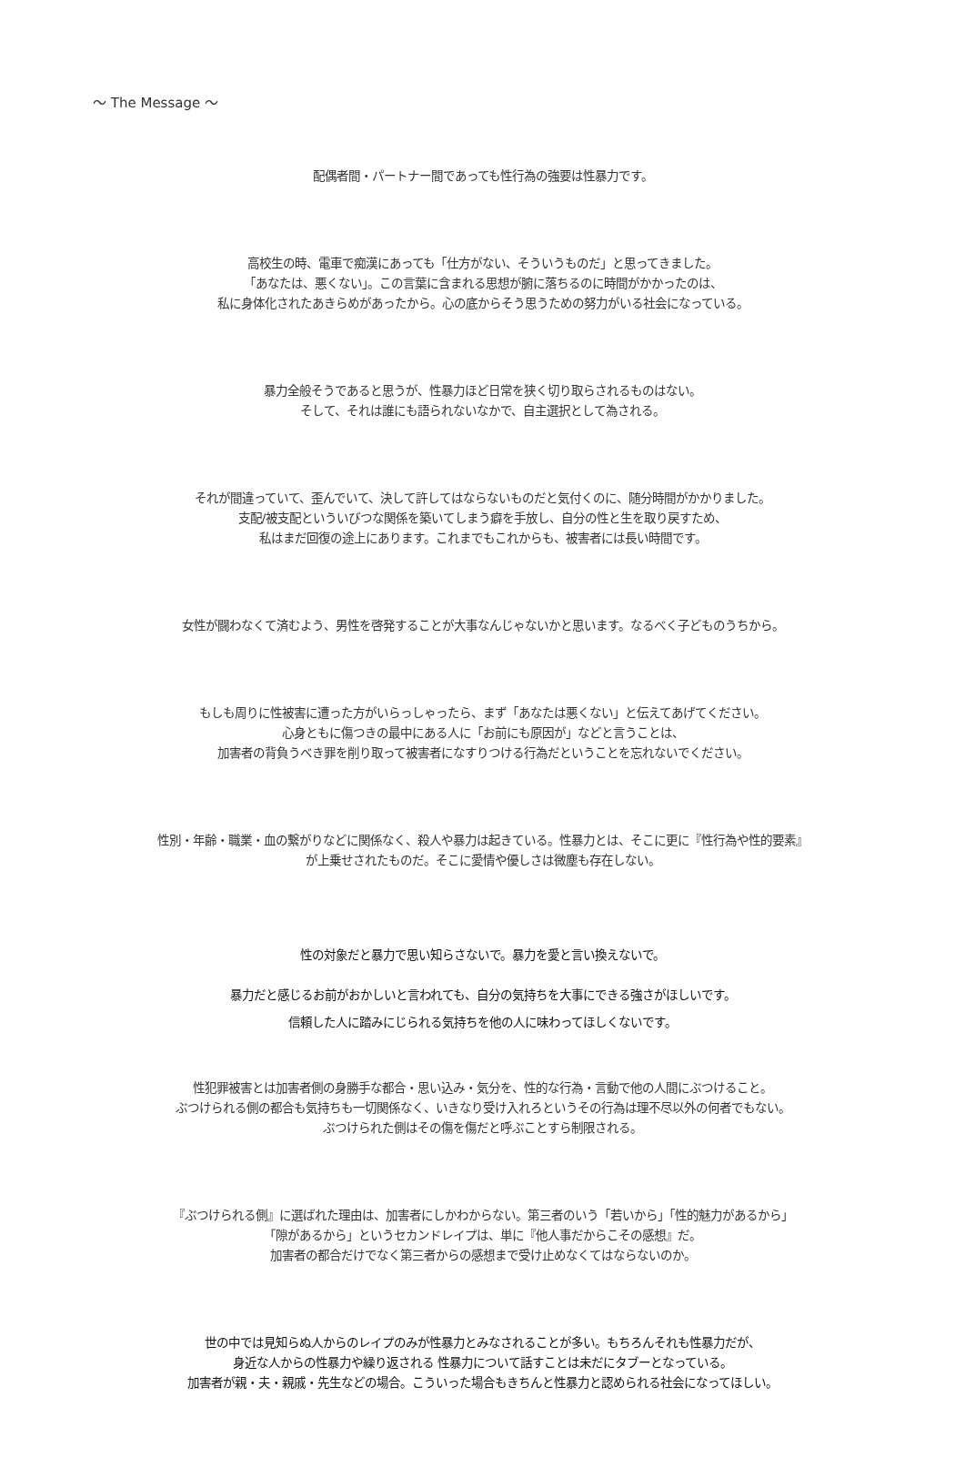〜 The Message 〜
配偶者間・パートナー間であっても性行為の強要は性暴力です。
高校生の時、電車で痴漢にあっても「仕方がない、そういうものだ」と思ってきました。
「あなたは、悪くない」。この言葉に含まれる思想が腑に落ちるのに時間がかかったのは、
私に身体化されたあきらめがあったから。心の底からそう思うための努力がいる社会になっている。
暴力全般そうであると思うが、性暴力ほど日常を狭く切り取らされるものはない。
そして、それは誰にも語られないなかで、自主選択として為される。
それが間違っていて、歪んでいて、決して許してはならないものだと気付くのに、随分時間がかかりました。
支配/被支配といういびつな関係を築いてしまう癖を手放し、自分の性と生を取り戻すため、
私はまだ回復の途上にあります。これまでもこれからも、被害者には長い時間です。
女性が闘わなくて済むよう、男性を啓発することが大事なんじゃないかと思います。なるべく子どものうちから。
もしも周りに性被害に遭った方がいらっしゃったら、まず「あなたは悪くない」と伝えてあげてください。
心身ともに傷つきの最中にある人に「お前にも原因が」などと言うことは、
加害者の背負うべき罪を削り取って被害者になすりつける行為だということを忘れないでください。
性別・年齢・職業・血の繋がりなどに関係なく、殺人や暴力は起きている。性暴力とは、そこに更に『性行為や性的要素』
が上乗せされたものだ。そこに愛情や優しさは微塵も存在しない。
性の対象だと暴力で思い知らさないで。暴力を愛と言い換えないで。
暴力だと感じるお前がおかしいと言われても、自分の気持ちを大事にできる強さがほしいです。
信頼した人に踏みにじられる気持ちを他の人に味わってほしくないです。
性犯罪被害とは加害者側の身勝手な都合・思い込み・気分を、性的な行為・言動で他の人間にぶつけること。
ぶつけられる側の都合も気持ちも一切関係なく、いきなり受け入れろというその行為は理不尽以外の何者でもない。
ぶつけられた側はその傷を傷だと呼ぶことすら制限される。
『ぶつけられる側』に選ばれた理由は、加害者にしかわからない。第三者のいう「若いから」「性的魅力があるから」
「隙があるから」というセカンドレイプは、単に『他人事だからこその感想』だ。
加害者の都合だけでなく第三者からの感想まで受け止めなくてはならないのか。
世の中では見知らぬ人からのレイプのみが性暴力とみなされることが多い。もちろんそれも性暴力だが、
身近な人からの性暴力や繰り返される 性暴力について話すことは未だにタブーとなっている。
加害者が親・夫・親戚・先生などの場合。こういった場合もきちんと性暴力と認められる社会になってほしい。